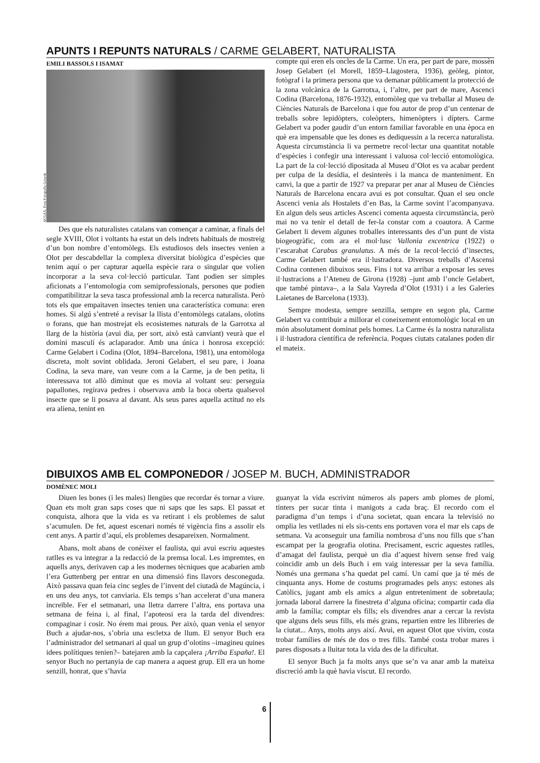APUNTS I REPUNTS NATURALS / CARME GELABERT, NATURALISTA
EMILI BASSOLS I ISAMAT
ACGAX. Fons Fotografia Gotarde
Des que els naturalistes catalans van començar a caminar, a finals del segle XVIII, Olot i voltants ha estat un dels indrets habituals de mostreig d’un bon nombre d’entomòlegs. Els estudiosos dels insectes venien a Olot per descabdellar la complexa diversitat biològica d’espècies que tenim aquí o per capturar aquella espècie rara o singular que volien incorporar a la seva col·lecció particular. Tant podien ser simples aficionats a l’entomologia com semiprofessionals, persones que podien compatibilitzar la seva tasca professional amb la recerca naturalista. Però tots els que empaitaven insectes tenien una característica comuna: eren homes. Si algú s’entreté a revisar la llista d’entomòlegs catalans, olotins o forans, que han mostrejat els ecosistemes naturals de la Garrotxa al llarg de la història (avui dia, per sort, això està canviant) veurà que el domini masculí és aclaparador. Amb una única i honrosa excepció: Carme Gelabert i Codina (Olot, 1894–Barcelona, 1981), una entomòloga discreta, molt sovint oblidada. Jeroni Gelabert, el seu pare, i Joana Codina, la seva mare, van veure com a la Carme, ja de ben petita, li interessava tot allò diminut que es movia al voltant seu: perseguia papallones, regirava pedres i observava amb la boca oberta qualsevol insecte que se li posava al davant. Als seus pares aquella actitud no els era aliena, tenint en
compte qui eren els oncles de la Carme. Un era, per part de pare, mossèn Josep Gelabert (el Morell, 1859–Llagostera, 1936), geòleg, pintor, fotògraf i la primera persona que va demanar públicament la protecció de la zona volcànica de la Garrotxa, i, l’altre, per part de mare, Ascenci Codina (Barcelona, 1876-1932), entomòleg que va treballar al Museu de Ciències Naturals de Barcelona i que fou autor de prop d’un centenar de treballs sobre lepidòpters, coleòpters, himenòpters i dípters. Carme Gelabert va poder gaudir d’un entorn familiar favorable en una època en què era impensable que les dones es dediquessin a la recerca naturalista. Aquesta circumstància li va permetre recol·lectar una quantitat notable d’espècies i confegir una interessant i valuosa col·lecció entomològica. La part de la col·lecció dipositada al Museu d’Olot es va acabar perdent per culpa de la desídia, el desinterès i la manca de manteniment. En canvi, la que a partir de 1927 va preparar per anar al Museu de Ciències Naturals de Barcelona encara avui es pot consultar. Quan el seu oncle Ascenci venia als Hostalets d’en Bas, la Carme sovint l’acompanyava. En algun dels seus articles Ascenci comenta aquesta circumstància, però mai no va tenir el detall de fer-la constar com a coautora. A Carme Gelabert li devem algunes troballes interessants des d’un punt de vista biogeogràfic, com ara el mol·lusc Vallonia excentrica (1922) o l’escarabat Carabus granulatus. A més de la recol·lecció d’insectes, Carme Gelabert també era il·lustradora. Diversos treballs d’Ascensi Codina contenen dibuixos seus. Fins i tot va arribar a exposar les seves il·lustracions a l’Ateneu de Girona (1928) –junt amb l’oncle Gelabert, que també pintava–, a la Sala Vayreda d’Olot (1931) i a les Galeries Laietanes de Barcelona (1933).
Sempre modesta, sempre senzilla, sempre en segon pla, Carme Gelabert va contribuir a millorar el coneixement entomològic local en un món absolutament dominat pels homes. La Carme és la nostra naturalista i il·lustradora científica de referència. Poques ciutats catalanes poden dir el mateix.
DIBUIXOS AMB EL COMPONEDOR / JOSEP M. BUCH, ADMINISTRADOR
DOMÈNEC MOLI
Diuen les bones (i les males) llengües que recordar és tornar a viure. Quan ets molt gran saps coses que ni saps que les saps. El passat et conquista, alhora que la vida es va retirant i els problemes de salut s’acumulen. De fet, aquest escenari només té vigència fins a assolir els cent anys. A partir d’aquí, els problemes desapareixen. Normalment.
Abans, molt abans de conèixer el faulista, qui avui escriu aquestes ratlles es va integrar a la redacció de la premsa local. Les impremtes, en aquells anys, derivaven cap a les modernes tècniques que acabarien amb l’era Guttenberg per entrar en una dimensió fins llavors desconeguda. Això passava quan feia cinc segles de l’invent del ciutadà de Magúncia, i en uns deu anys, tot canviaria. Els temps s’han accelerat d’una manera increïble. Fer el setmanari, una lletra darrere l’altra, ens portava una setmana de feina i, al final, l’apoteosi era la tarda del divendres: compaginar i cosir. No érem mai prous. Per això, quan venia el senyor Buch a ajudar-nos, s’obria una escletxa de llum. El senyor Buch era l’administrador del setmanari al qual un grup d’olotins –imagineu quines idees polítiques tenien?– batejaren amb la capçalera ¡Arriba España!. El senyor Buch no pertanyia de cap manera a aquest grup. Ell era un home senzill, honrat, que s’havia
guanyat la vida escrivint números als papers amb plomes de plomí, tinters per sucar tinta i manigots a cada braç. El recordo com el paradigma d’un temps i d’una societat, quan encara la televisió no omplia les vetllades ni els sis-cents ens portaven vora el mar els caps de setmana. Va aconseguir una família nombrosa d’uns nou fills que s’han escampat per la geografia olotina. Precisament, escric aquestes ratlles, d’amagat del faulista, perquè un dia d’aquest hivern sense fred vaig coincidir amb un dels Buch i em vaig interessar per la seva família. Només una germana s’ha quedat pel camí. Un camí que ja té més de cinquanta anys. Home de costums programades pels anys: estones als Catòlics, jugant amb els amics a algun entreteniment de sobretaula; jornada laboral darrere la finestreta d’alguna oficina; compartir cada dia amb la família; comptar els fills; els divendres anar a cercar la revista que alguns dels seus fills, els més grans, repartien entre les llibreries de la ciutat... Anys, molts anys així. Avui, en aquest Olot que vivim, costa trobar famílies de més de dos o tres fills. També costa trobar mares i pares disposats a lluitar tota la vida des de la dificultat.
El senyor Buch ja fa molts anys que se’n va anar amb la mateixa discreció amb la què havia viscut. El recordo.
6